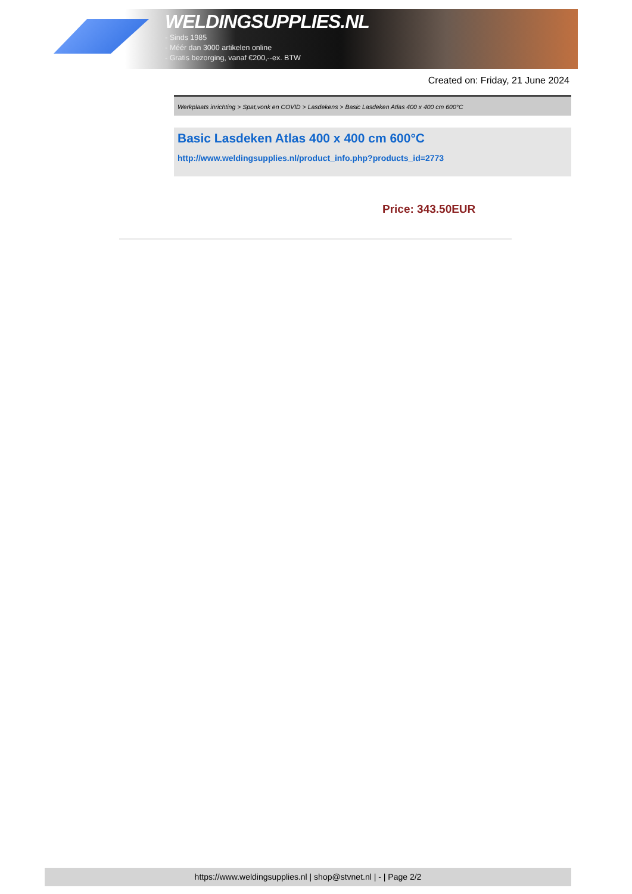WELDINGSUPPLIES.NL
- Sinds 1985
- Méér dan 3000 artikelen online
- Gratis bezorging, vanaf €200,--ex. BTW
Created on: Friday, 21 June 2024
Werkplaats inrichting > Spat,vonk en COVID > Lasdekens > Basic Lasdeken Atlas 400 x 400 cm 600°C
Basic Lasdeken Atlas 400 x 400 cm 600°C
http://www.weldingsupplies.nl/product_info.php?products_id=2773
Price: 343.50EUR
https://www.weldingsupplies.nl | shop@stvnet.nl | - | Page 2/2